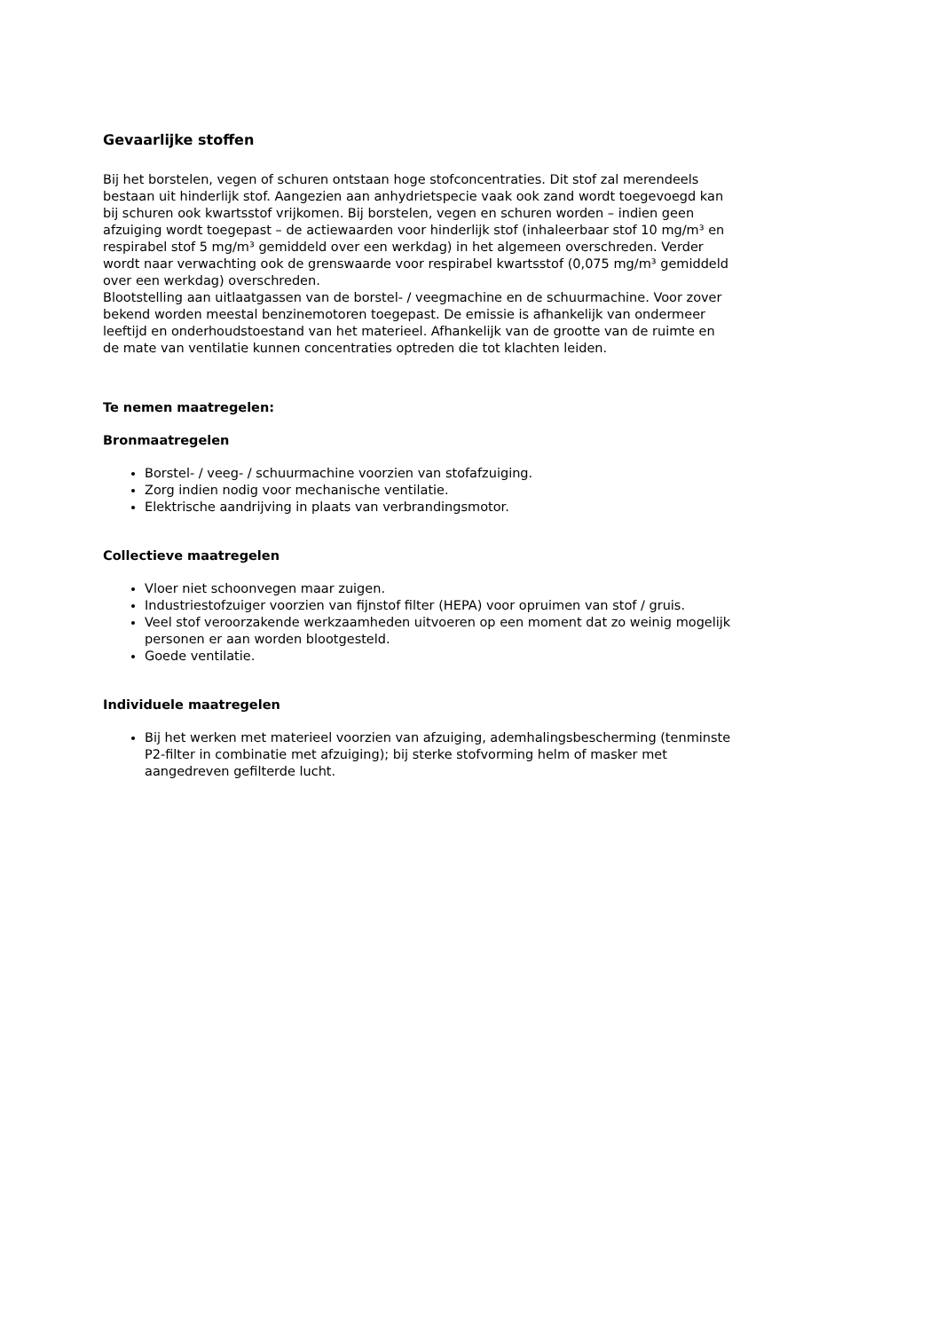Gevaarlijke stoffen
Bij het borstelen, vegen of schuren ontstaan hoge stofconcentraties. Dit stof zal merendeels bestaan uit hinderlijk stof. Aangezien aan anhydrietspecie vaak ook zand wordt toegevoegd kan bij schuren ook kwartsstof vrijkomen. Bij borstelen, vegen en schuren worden – indien geen afzuiging wordt toegepast – de actiewaarden voor hinderlijk stof (inhaleerbaar stof 10 mg/m³ en respirabel stof 5 mg/m³ gemiddeld over een werkdag) in het algemeen overschreden. Verder wordt naar verwachting ook de grenswaarde voor respirabel kwartsstof (0,075 mg/m³ gemiddeld over een werkdag) overschreden.
Blootstelling aan uitlaatgassen van de borstel- / veegmachine en de schuurmachine. Voor zover bekend worden meestal benzinemotoren toegepast. De emissie is afhankelijk van ondermeer leeftijd en onderhoudstoestand van het materieel. Afhankelijk van de grootte van de ruimte en de mate van ventilatie kunnen concentraties optreden die tot klachten leiden.
Te nemen maatregelen:
Bronmaatregelen
Borstel- / veeg- / schuurmachine voorzien van stofafzuiging.
Zorg indien nodig voor mechanische ventilatie.
Elektrische aandrijving in plaats van verbrandingsmotor.
Collectieve maatregelen
Vloer niet schoonvegen maar zuigen.
Industriestofzuiger voorzien van fijnstof filter (HEPA) voor opruimen van stof / gruis.
Veel stof veroorzakende werkzaamheden uitvoeren op een moment dat zo weinig mogelijk personen er aan worden blootgesteld.
Goede ventilatie.
Individuele maatregelen
Bij het werken met materieel voorzien van afzuiging, ademhalingsbescherming (tenminste P2-filter in combinatie met afzuiging); bij sterke stofvorming helm of masker met aangedreven gefilterde lucht.